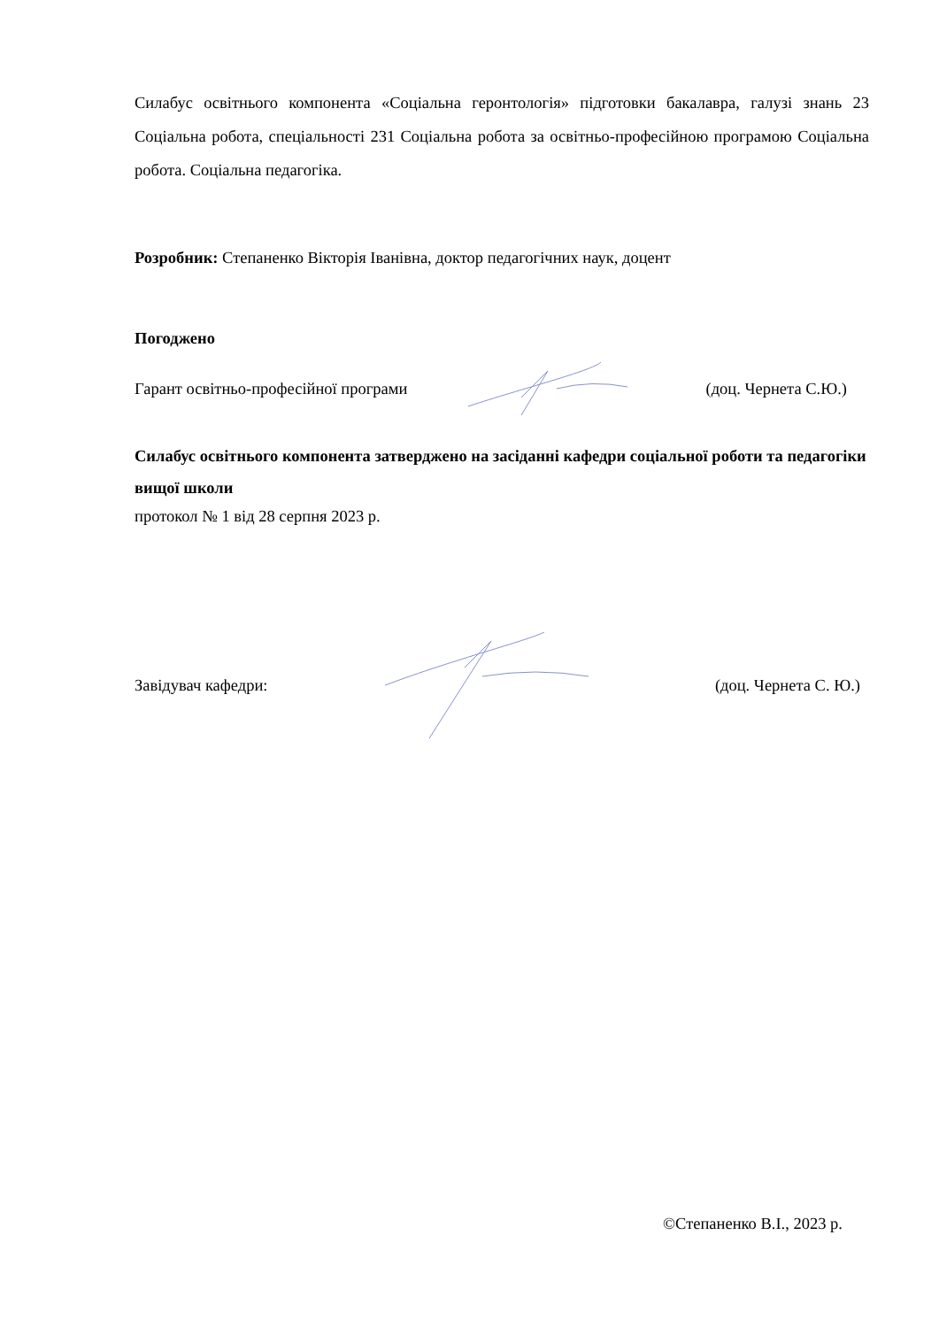Силабус освітнього компонента «Соціальна геронтологія» підготовки бакалавра, галузі знань 23 Соціальна робота, спеціальності 231 Соціальна робота за освітньо-професійною програмою Соціальна робота. Соціальна педагогіка.
Розробник: Степаненко Вікторія Іванівна, доктор педагогічних наук, доцент
Погоджено
Гарант освітньо-професійної програми (доц. Чернета С.Ю.)
Силабус освітнього компонента затверджено на засіданні кафедри соціальної роботи та педагогіки вищої школи
протокол № 1 від 28 серпня 2023 р.
Завідувач кафедри: (доц. Чернета С. Ю.)
©Степаненко В.І., 2023 р.